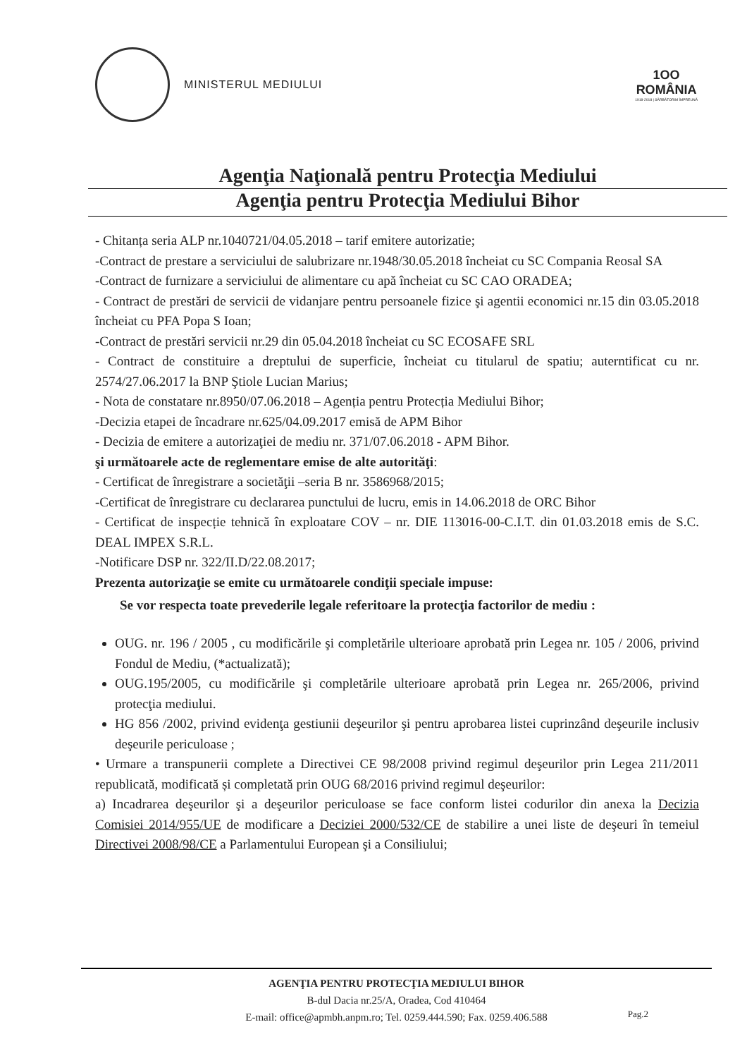MINISTERUL MEDIULUI
1OO
ROMÂNIA
1918-2018 | SĂRBĂTORIM ÎMPREUNĂ
Agenţia Naţională pentru Protecţia Mediului
Agenţia pentru Protecţia Mediului Bihor
- Chitanța seria ALP nr.1040721/04.05.2018 – tarif emitere autorizatie;
-Contract de prestare a serviciului de salubrizare nr.1948/30.05.2018 încheiat cu SC Compania Reosal SA
-Contract de furnizare a serviciului de alimentare cu apă încheiat cu SC CAO ORADEA;
- Contract de prestări de servicii de vidanjare pentru persoanele fizice şi agentii economici nr.15 din 03.05.2018 încheiat cu PFA Popa S Ioan;
-Contract de prestări servicii nr.29 din 05.04.2018 încheiat cu SC ECOSAFE SRL
- Contract de constituire a dreptului de superficie, încheiat cu titularul de spatiu; auterntificat cu nr. 2574/27.06.2017 la BNP Ştiole Lucian Marius;
- Nota de constatare nr.8950/07.06.2018 – Agenția pentru Protecția Mediului Bihor;
-Decizia etapei de încadrare nr.625/04.09.2017 emisă de APM Bihor
- Decizia de emitere a autorizaţiei de mediu nr. 371/07.06.2018 - APM Bihor.
şi următoarele acte de reglementare emise de alte autorităţi:
- Certificat de înregistrare a societăţii –seria B nr. 3586968/2015;
-Certificat de înregistrare cu declararea punctului de lucru, emis in 14.06.2018 de ORC Bihor
- Certificat de inspecție tehnică în exploatare COV – nr. DIE 113016-00-C.I.T. din 01.03.2018 emis de S.C. DEAL IMPEX S.R.L.
-Notificare DSP nr. 322/II.D/22.08.2017;
Prezenta autorizaţie se emite cu următoarele condiţii speciale impuse:
Se vor respecta toate prevederile legale referitoare la protecţia factorilor de mediu :
OUG. nr. 196 / 2005 , cu modificările şi completările ulterioare aprobată prin Legea nr. 105 / 2006, privind Fondul de Mediu, (*actualizată);
OUG.195/2005, cu modificările şi completările ulterioare aprobată prin Legea nr. 265/2006, privind protecţia mediului.
HG 856 /2002, privind evidenţa gestiunii deşeurilor şi pentru aprobarea listei cuprinzând deşeurile inclusiv deşeurile periculoase ;
• Urmare a transpunerii complete a Directivei CE 98/2008 privind regimul deşeurilor prin Legea 211/2011 republicată, modificată și completată prin OUG 68/2016 privind regimul deşeurilor:
a) Incadrarea deşeurilor şi a deşeurilor periculoase se face conform listei codurilor din anexa la Decizia Comisiei 2014/955/UE de modificare a Deciziei 2000/532/CE de stabilire a unei liste de deşeuri în temeiul Directivei 2008/98/CE a Parlamentului European şi a Consiliului;
AGENŢIA PENTRU PROTECŢIA MEDIULUI BIHOR
B-dul Dacia nr.25/A, Oradea, Cod 410464
E-mail: office@apmbh.anpm.ro; Tel. 0259.444.590; Fax. 0259.406.588
Pag.2